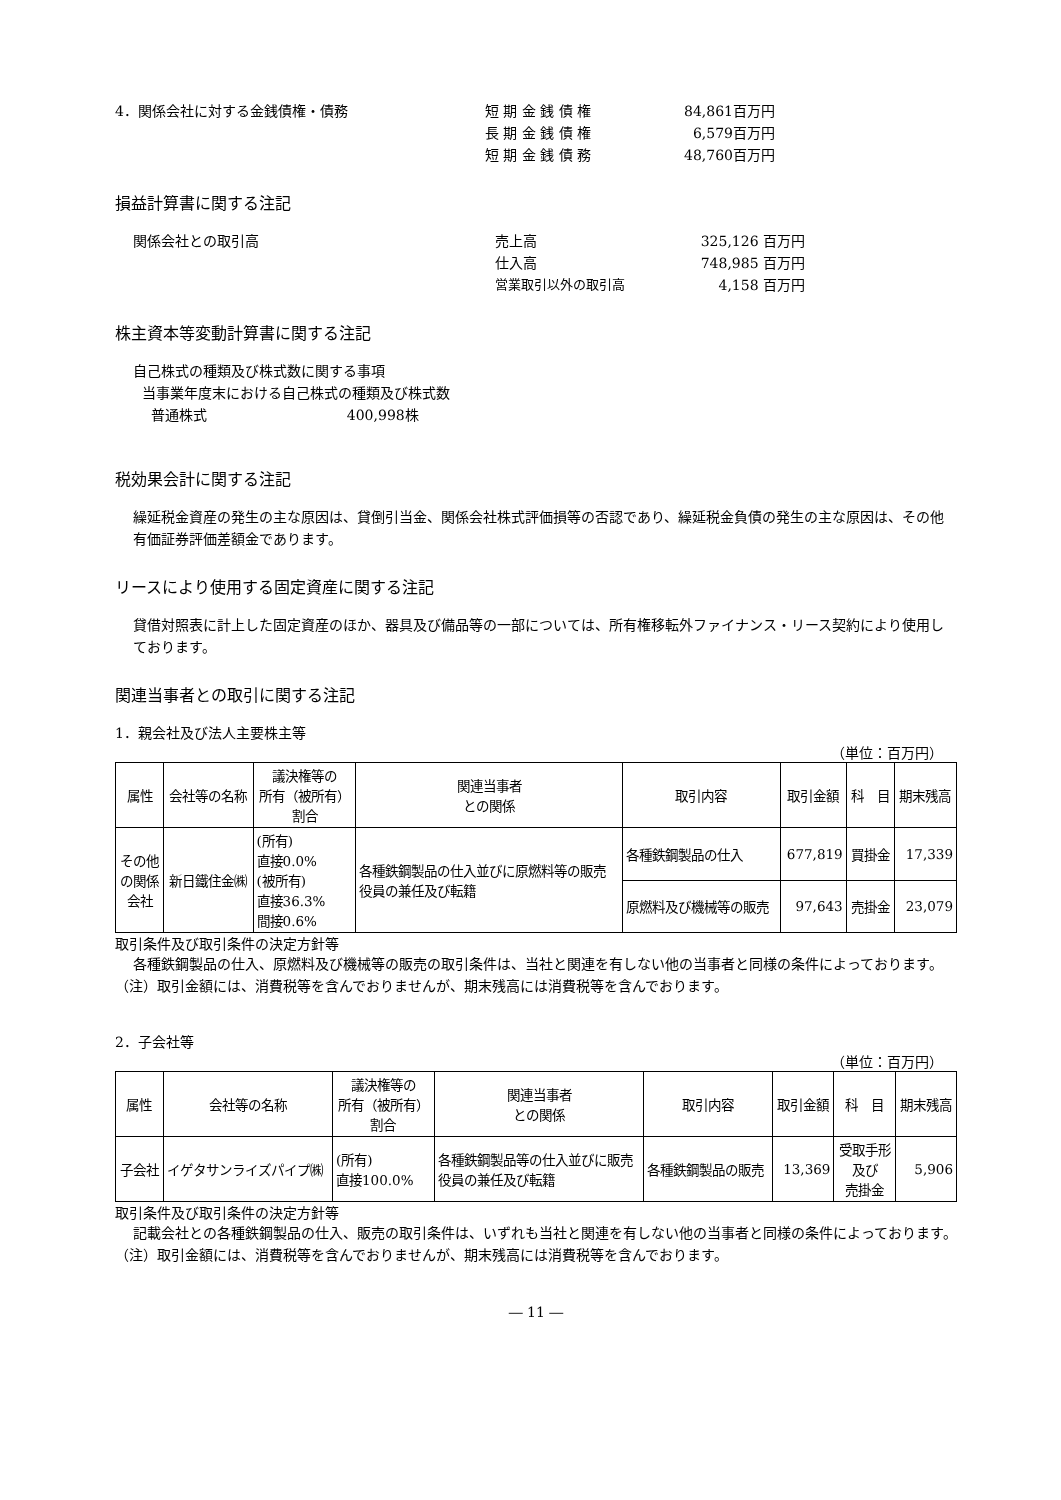4．関係会社に対する金銭債権・債務 短 期 金 銭 債 権 84,861百万円
長 期 金 銭 債 権 6,579百万円
短 期 金 銭 債 務 48,760百万円
損益計算書に関する注記
関係会社との取引高 売上高 325,126 百万円
仕入高 748,985 百万円
営業取引以外の取引高 4,158 百万円
株主資本等変動計算書に関する注記
自己株式の種類及び株式数に関する事項
当事業年度末における自己株式の種類及び株式数
普通株式　　　　　　　　　　400,998株
税効果会計に関する注記
繰延税金資産の発生の主な原因は、貸倒引当金、関係会社株式評価損等の否認であり、繰延税金負債の発生の主な原因は、その他有価証券評価差額金であります。
リースにより使用する固定資産に関する注記
貸借対照表に計上した固定資産のほか、器具及び備品等の一部については、所有権移転外ファイナンス・リース契約により使用しております。
関連当事者との取引に関する注記
1．親会社及び法人主要株主等
（単位：百万円）
| 属性 | 会社等の名称 | 議決権等の 所有（被所有） 割合 | 関連当事者 との関係 | 取引内容 | 取引金額 | 科 目 | 期末残高 |
| --- | --- | --- | --- | --- | --- | --- | --- |
| その他 の関係 会社 | 新日鐵住金㈱ | (所有) 直接0.0% (被所有) 直接36.3% 間接0.6% | 各種鉄鋼製品の仕入並びに原燃料等の販売 役員の兼任及び転籍 | 各種鉄鋼製品の仕入 | 677,819 | 買掛金 | 17,339 |
| | | | | 原燃料及び機械等の販売 | 97,643 | 売掛金 | 23,079 |
取引条件及び取引条件の決定方針等
各種鉄鋼製品の仕入、原燃料及び機械等の販売の取引条件は、当社と関連を有しない他の当事者と同様の条件によっております。
（注）取引金額には、消費税等を含んでおりませんが、期末残高には消費税等を含んでおります。
2．子会社等
（単位：百万円）
| 属性 | 会社等の名称 | 議決権等の 所有（被所有） 割合 | 関連当事者 との関係 | 取引内容 | 取引金額 | 科 目 | 期末残高 |
| --- | --- | --- | --- | --- | --- | --- | --- |
| 子会社 | イゲタサンライズパイプ㈱ | (所有) 直接100.0% | 各種鉄鋼製品等の仕入並びに販売 役員の兼任及び転籍 | 各種鉄鋼製品の販売 | 13,369 | 受取手形 及び 売掛金 | 5,906 |
取引条件及び取引条件の決定方針等
記載会社との各種鉄鋼製品の仕入、販売の取引条件は、いずれも当社と関連を有しない他の当事者と同様の条件によっております。
（注）取引金額には、消費税等を含んでおりませんが、期末残高には消費税等を含んでおります。
― 11 ―